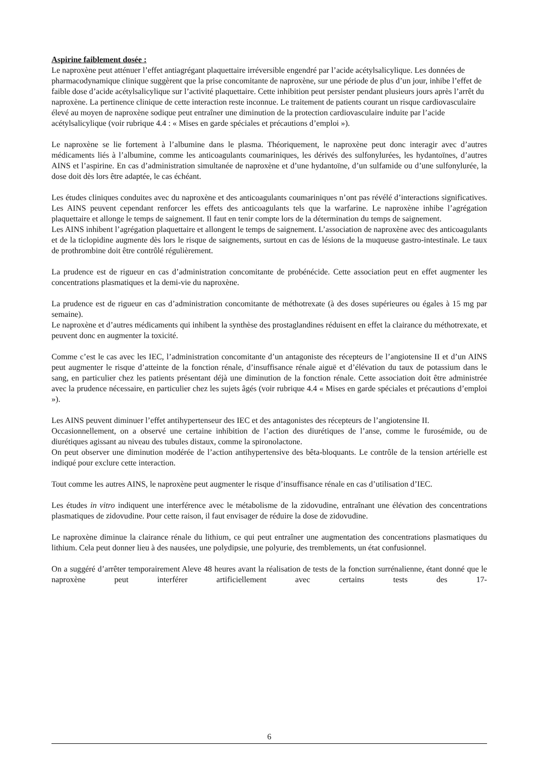Aspirine faiblement dosée :
Le naproxène peut atténuer l’effet antiagrégant plaquettaire irréversible engendré par l’acide acétylsalicylique. Les données de pharmacodynamique clinique suggèrent que la prise concomitante de naproxène, sur une période de plus d’un jour, inhibe l’effet de faible dose d’acide acétylsalicylique sur l’activité plaquettaire. Cette inhibition peut persister pendant plusieurs jours après l’arrêt du naproxène. La pertinence clinique de cette interaction reste inconnue. Le traitement de patients courant un risque cardiovasculaire élevé au moyen de naproxène sodique peut entraîner une diminution de la protection cardiovasculaire induite par l’acide acétylsalicylique (voir rubrique 4.4 : « Mises en garde spéciales et précautions d’emploi »).
Le naproxène se lie fortement à l’albumine dans le plasma. Théoriquement, le naproxène peut donc interagir avec d’autres médicaments liés à l’albumine, comme les anticoagulants coumariniques, les dérivés des sulfonylurées, les hydantoïnes, d’autres AINS et l’aspirine. En cas d’administration simultanée de naproxène et d’une hydantoïne, d’un sulfamide ou d’une sulfonylurée, la dose doit dès lors être adaptée, le cas échéant.
Les études cliniques conduites avec du naproxène et des anticoagulants coumariniques n’ont pas révélé d’interactions significatives. Les AINS peuvent cependant renforcer les effets des anticoagulants tels que la warfarine. Le naproxène inhibe l’agrégation plaquettaire et allonge le temps de saignement. Il faut en tenir compte lors de la détermination du temps de saignement.
Les AINS inhibent l’agrégation plaquettaire et allongent le temps de saignement. L’association de naproxène avec des anticoagulants et de la ticlopidine augmente dès lors le risque de saignements, surtout en cas de lésions de la muqueuse gastro-intestinale. Le taux de prothrombine doit être contrôlé régulièrement.
La prudence est de rigueur en cas d’administration concomitante de probénécide. Cette association peut en effet augmenter les concentrations plasmatiques et la demi-vie du naproxène.
La prudence est de rigueur en cas d’administration concomitante de méthotrexate (à des doses supérieures ou égales à 15 mg par semaine).
Le naproxène et d’autres médicaments qui inhibent la synthèse des prostaglandines réduisent en effet la clairance du méthotrexate, et peuvent donc en augmenter la toxicité.
Comme c’est le cas avec les IEC, l’administration concomitante d’un antagoniste des récepteurs de l’angiotensine II et d’un AINS peut augmenter le risque d’atteinte de la fonction rénale, d’insuffisance rénale aiguë et d’élévation du taux de potassium dans le sang, en particulier chez les patients présentant déjà une diminution de la fonction rénale. Cette association doit être administrée avec la prudence nécessaire, en particulier chez les sujets âgés (voir rubrique 4.4 « Mises en garde spéciales et précautions d’emploi »).
Les AINS peuvent diminuer l’effet antihypertenseur des IEC et des antagonistes des récepteurs de l’angiotensine II.
Occasionnellement, on a observé une certaine inhibition de l’action des diurétiques de l’anse, comme le furosémide, ou de diurétiques agissant au niveau des tubules distaux, comme la spironolactone.
On peut observer une diminution modérée de l’action antihypertensive des bêta-bloquants. Le contrôle de la tension artérielle est indiqué pour exclure cette interaction.
Tout comme les autres AINS, le naproxène peut augmenter le risque d’insuffisance rénale en cas d’utilisation d’IEC.
Les études in vitro indiquent une interférence avec le métabolisme de la zidovudine, entraînant une élévation des concentrations plasmatiques de zidovudine. Pour cette raison, il faut envisager de réduire la dose de zidovudine.
Le naproxène diminue la clairance rénale du lithium, ce qui peut entraîner une augmentation des concentrations plasmatiques du lithium. Cela peut donner lieu à des nausées, une polydipsie, une polyurie, des tremblements, un état confusionnel.
On a suggéré d’arrêter temporairement Aleve 48 heures avant la réalisation de tests de la fonction surrénalienne, étant donné que le naproxène peut interférer artificiellement avec certains tests des 17-
6